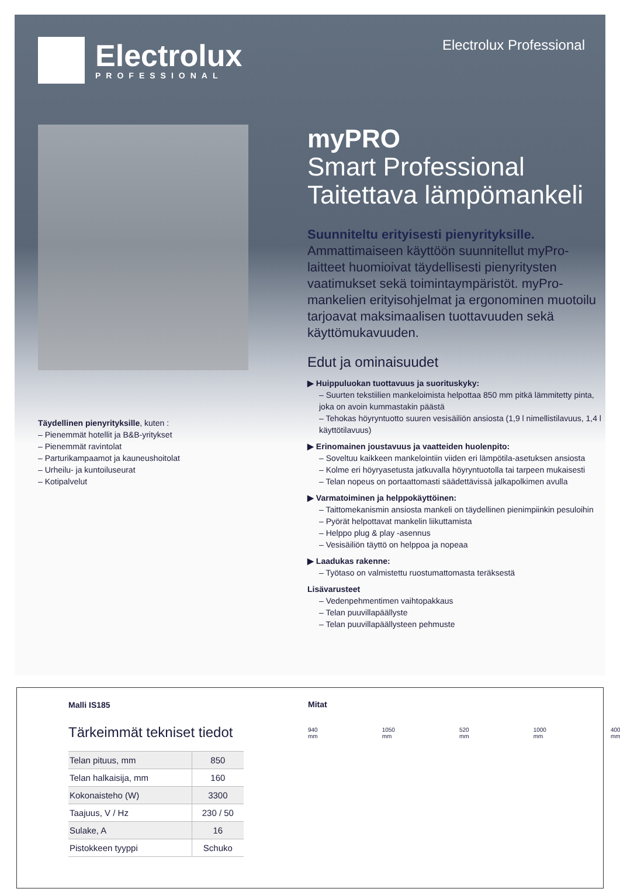Electrolux
PROFESSIONAL
Electrolux Professional
Täydellinen pienyrityksille, kuten :
– Pienemmät hotellit ja B&B-yritykset
– Pienemmät ravintolat
– Parturikampaamot ja kauneushoitolat
– Urheilu- ja kuntoiluseurat
– Kotipalvelut
myPRO
Smart Professional
Taitettava lämpömankeli
Suunniteltu erityisesti pienyrityksille.
Ammattimaiseen käyttöön suunnitellut myPro-laitteet huomioivat täydellisesti pienyritysten vaatimukset sekä toimintaympäristöt. myPro-mankelien erityisohjelmat ja ergonominen muotoilu tarjoavat maksimaalisen tuottavuuden sekä käyttömukavuuden.
Edut ja ominaisuudet
▶ Huippuluokan tuottavuus ja suorituskyky:
– Suurten tekstiilien mankeloimista helpottaa 850 mm pitkä lämmitetty pinta, joka on avoin kummastakin päästä
– Tehokas höyryntuotto suuren vesisäiliön ansiosta (1,9 l nimellistilavuus, 1,4 l käyttötilavuus)
▶ Erinomainen joustavuus ja vaatteiden huolenpito:
– Soveltuu kaikkeen mankelointiin viiden eri lämpötila-asetuksen ansiosta
– Kolme eri höyryasetusta jatkuvalla höyryntuotolla tai tarpeen mukaisesti
– Telan nopeus on portaattomasti säädettävissä jalkapolkimen avulla
▶ Varmatoiminen ja helppokäyttöinen:
– Taittomekanismin ansiosta mankeli on täydellinen pienimpiinkin pesuloihin
– Pyörät helpottavat mankelin liikuttamista
– Helppo plug & play -asennus
– Vesisäiliön täyttö on helppoa ja nopeaa
▶ Laadukas rakenne:
– Työtaso on valmistettu ruostumattomasta teräksestä
Lisävarusteet
– Vedenpehmentimen vaihtopakkaus
– Telan puuvillapäällyste
– Telan puuvillapäällysteen pehmuste
Malli IS185
Tärkeimmät tekniset tiedot
| Telan pituus, mm | 850 |
| Telan halkaisija, mm | 160 |
| Kokonaisteho (W) | 3300 |
| Taajuus, V / Hz | 230 / 50 |
| Sulake, A | 16 |
| Pistokkeen tyyppi | Schuko |
Mitat
940 mm 1050 mm 520 mm 1000 mm 400 mm